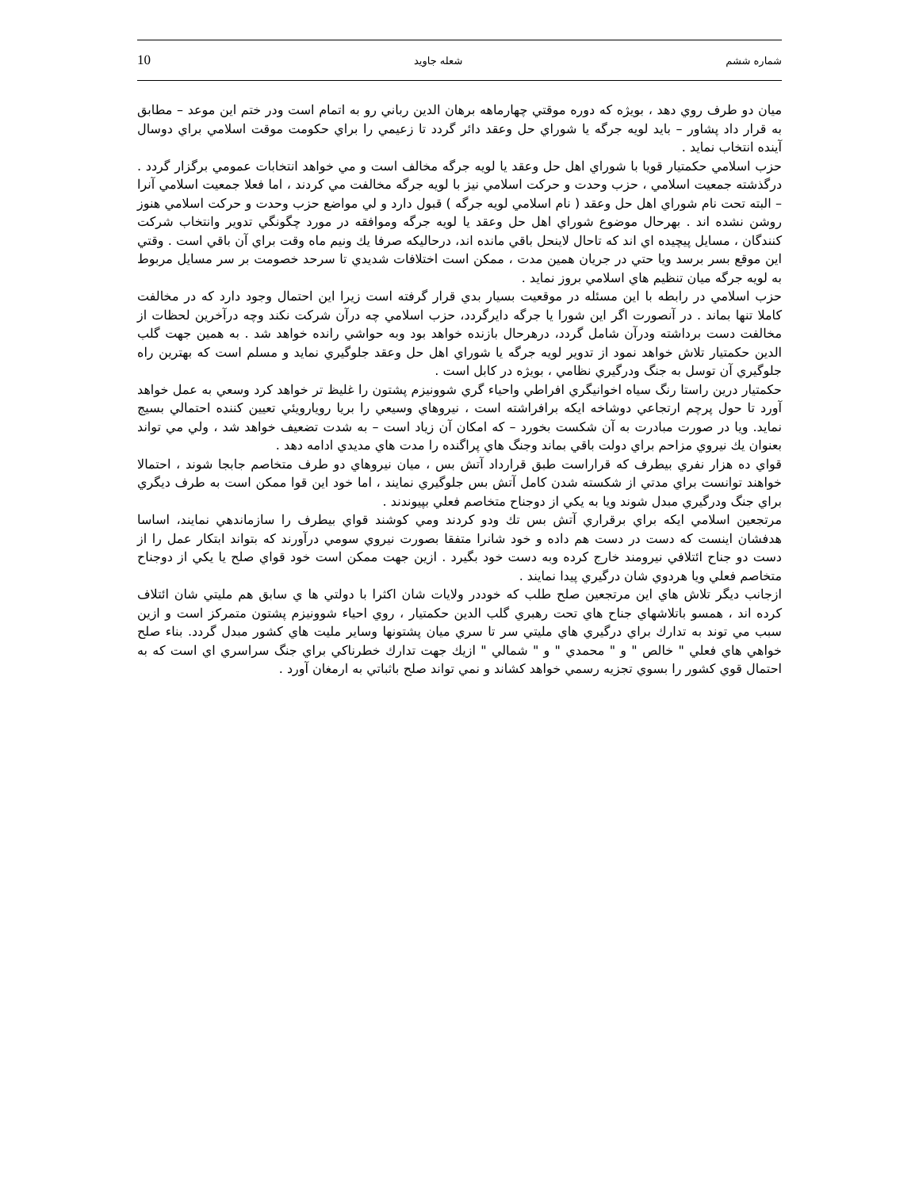شماره ششم شعله جاويد 10
ميان دو طرف روي دهد ، بويژه كه دوره موقتي چهارماهه برهان الدين رباني رو به اتمام است ودر ختم اين موعد – مطابق به قرار داد پشاور – بايد لويه جرگه يا شوراي حل وعقد دائر گردد تا زعيمي را براي حكومت موقت اسلامي براي دوسال آينده انتخاب نمايد .
حزب اسلامي حكمتيار قويا با شوراي اهل حل وعقد يا لويه جرگه مخالف است و مي خواهد انتخابات عمومي برگزار گردد . درگذشته جمعيت اسلامي ، حزب وحدت و حركت اسلامي نيز با لويه جرگه مخالفت مي كردند ، اما فعلا جمعيت اسلامي آنرا – البته تحت نام شوراي اهل حل وعقد ( نام اسلامي لويه جرگه ) قبول دارد و لي مواضع حزب وحدت و حركت اسلامي هنوز روشن نشده اند . بهرحال موضوع شوراي اهل حل وعقد يا لويه جرگه وموافقه در مورد چگونگي تدوير وانتخاب شركت كنندگان ، مسايل پيچيده اي اند كه تاحال لاينحل باقي مانده اند، درحاليكه صرفا يك ونيم ماه وقت براي آن باقي است . وقتي اين موقع بسر برسد ويا حتي در جريان همين مدت ، ممكن است اختلافات شديدي تا سرحد خصومت بر سر مسايل مربوط به لويه جرگه ميان تنظيم هاي اسلامي بروز نمايد .
حزب اسلامي در رابطه با اين مسئله در موقعيت بسيار بدي قرار گرفته است زيرا اين احتمال وجود دارد كه در مخالفت كاملا تنها بماند . در آنصورت اگر اين شورا يا جرگه دايرگردد، حزب اسلامي چه درآن شركت نكند وچه درآخرين لحظات از مخالفت دست برداشته ودرآن شامل گردد، درهرحال بازنده خواهد بود وبه حواشي رانده خواهد شد . به همين جهت گلب الدين حكمتيار تلاش خواهد نمود از تدوير لويه جرگه يا شوراي اهل حل وعقد جلوگيري نمايد و مسلم است كه بهترين راه جلوگيري آن توسل به جنگ ودرگيري نظامي ، بويژه در كابل است .
حكمتيار درين راستا رنگ سياه اخوانيگري افراطي واحياء گري شوونيزم پشتون را غليظ تر خواهد كرد وسعي به عمل خواهد آورد تا حول پرچم ارتجاعي دوشاخه ايكه برافراشته است ، نيروهاي وسيعي را بريا رويارويئي تعيين كننده احتمالي بسيج نمايد. ويا در صورت مبادرت به آن شكست بخورد – كه امكان آن زياد است – به شدت تضعيف خواهد شد ، ولي مي تواند بعنوان يك نيروي مزاحم براي دولت باقي بماند وجنگ هاي پراگنده را مدت هاي مديدي ادامه دهد .
قواي ده هزار نفري بيطرف كه قراراست طبق قرارداد آتش بس ، ميان نيروهاي دو طرف متخاصم جابجا شوند ، احتمالا خواهند توانست براي مدتي از شكسته شدن كامل آتش بس جلوگيري نمايند ، اما خود اين قوا ممكن است به طرف ديگري براي جنگ ودرگيري مبدل شوند ويا به يكي از دوجناح متخاصم فعلي بپيوندند .
مرتجعين اسلامي ايكه براي برقراري آتش بس تك ودو كردند ومي كوشند قواي بيطرف را سازماندهي نمايند، اساسا هدفشان اينست كه دست در دست هم داده و خود شانرا متفقا بصورت نيروي سومي درآورند كه بتواند ابتكار عمل را از دست دو جناح ائتلافي نيرومند خارج كرده وبه دست خود بگيرد . ازين جهت ممكن است خود قواي صلح يا يكي از دوجناح متخاصم فعلي ويا هردوي شان درگيري پيدا نمايند .
ازجانب ديگر تلاش هاي اين مرتجعين صلح طلب كه خوددر ولايات شان اكثرا با دولتي ها ي سابق هم مليتي شان ائتلاف كرده اند ، همسو باتلاشهاي جناح هاي تحت رهبري گلب الدين حكمتيار ، روي احياء شوونيزم پشتون متمركز است و ازين سبب مي توند به تدارك براي درگيري هاي مليتي سر تا سري ميان پشتونها وساير مليت هاي كشور مبدل گردد. بناء صلح خواهي هاي فعلي " خالص " و " محمدي " و " شمالي " ازيك جهت تدارك خطرناكي براي جنگ سراسري اي است كه به احتمال قوي كشور را بسوي تجزيه رسمي خواهد كشاند و نمي تواند صلح باثباتي به ارمغان آورد .